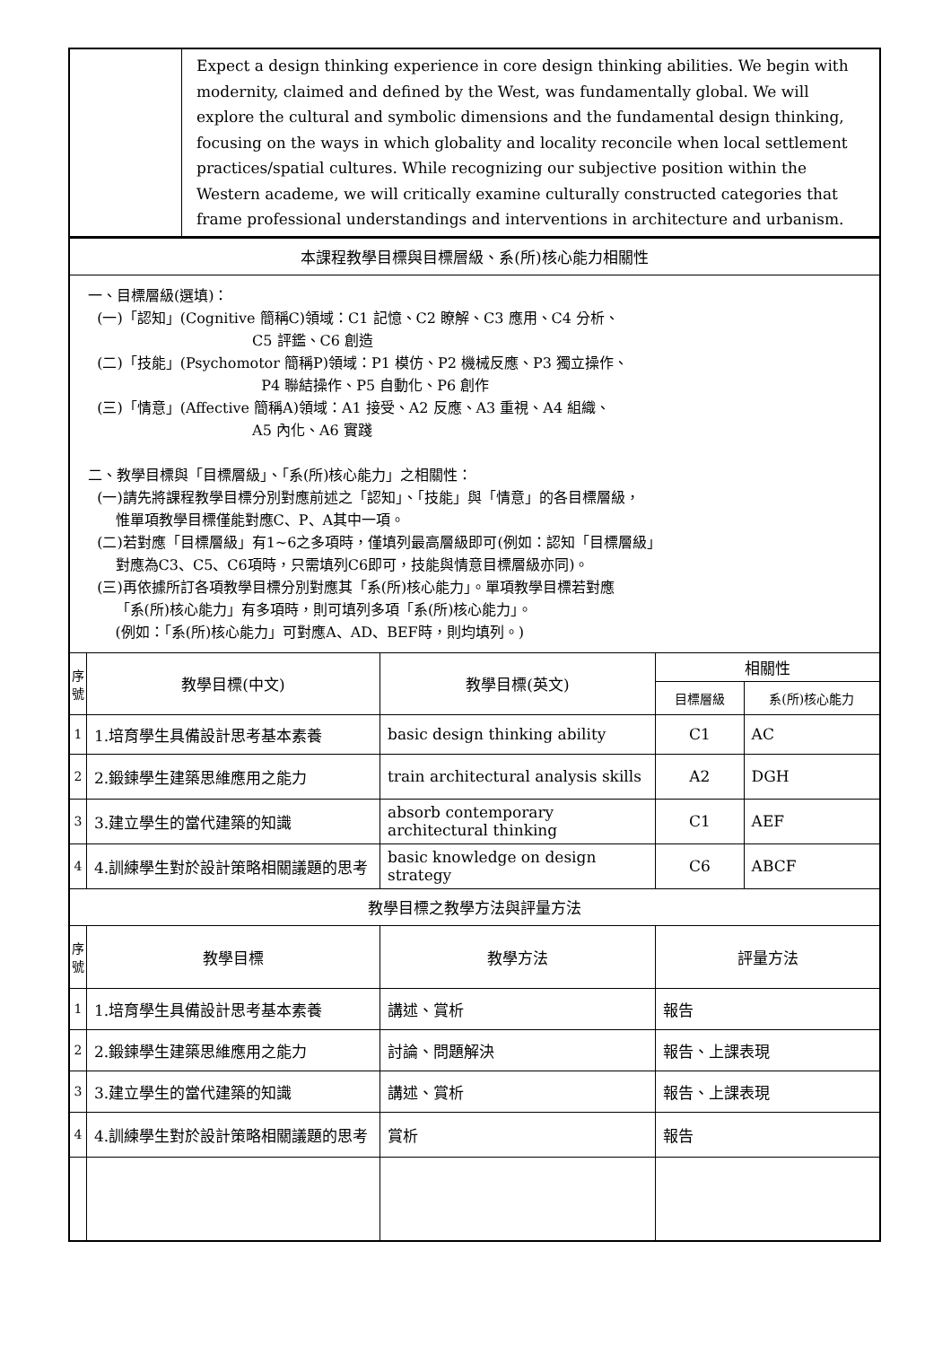| | Expect a design thinking experience in core design thinking abilities. We begin with modernity, claimed and defined by the West, was fundamentally global. We will explore the cultural and symbolic dimensions and the fundamental design thinking, focusing on the ways in which globality and locality reconcile when local settlement practices/spatial cultures. While recognizing our subjective position within the Western academe, we will critically examine culturally constructed categories that frame professional understandings and interventions in architecture and urbanism. |
| 本課程教學目標與目標層級、系(所)核心能力相關性 | | | | |
| 一、目標層級(選填)： (一)「認知」(Cognitive 簡稱C)領域：C1 記憶、C2 瞭解、C3 應用、C4 分析、 C5 評鑑、C6 創造 (二)「技能」(Psychomotor 簡稱P)領域：P1 模仿、P2 機械反應、P3 獨立操作、 P4 聯結操作、P5 自動化、P6 創作 (三)「情意」(Affective 簡稱A)領域：A1 接受、A2 反應、A3 重視、A4 組織、 A5 內化、A6 實踐 二、教學目標與「目標層級」、「系(所)核心能力」之相關性： (一)請先將課程教學目標分別對應前述之「認知」、「技能」與「情意」的各目標層級， 惟單項教學目標僅能對應C、P、A其中一項。 (二)若對應「目標層級」有1~6之多項時，僅填列最高層級即可(例如：認知「目標層級」 對應為C3、C5、C6項時，只需填列C6即可，技能與情意目標層級亦同)。 (三)再依據所訂各項教學目標分別對應其「系(所)核心能力」。單項教學目標若對應 「系(所)核心能力」有多項時，則可填列多項「系(所)核心能力」。 (例如：「系(所)核心能力」可對應A、AD、BEF時，則均填列。) | | | | |
| 序 號 | 教學目標(中文) | 教學目標(英文) | 相關性 | |
| | | | 目標層級 | 系(所)核心能力 |
| 1 | 1.培育學生具備設計思考基本素養 | basic design thinking ability | C1 | AC |
| 2 | 2.鍛鍊學生建築思維應用之能力 | train architectural analysis skills | A2 | DGH |
| 3 | 3.建立學生的當代建築的知識 | absorb contemporary architectural thinking | C1 | AEF |
| 4 | 4.訓練學生對於設計策略相關議題的思考 | basic knowledge on design strategy | C6 | ABCF |
| 教學目標之教學方法與評量方法 | | | | |
| 序 號 | 教學目標 | 教學方法 | 評量方法 | |
| 1 | 1.培育學生具備設計思考基本素養 | 講述、賞析 | 報告 | |
| 2 | 2.鍛鍊學生建築思維應用之能力 | 討論、問題解決 | 報告、上課表現 | |
| 3 | 3.建立學生的當代建築的知識 | 講述、賞析 | 報告、上課表現 | |
| 4 | 4.訓練學生對於設計策略相關議題的思考 | 賞析 | 報告 | |